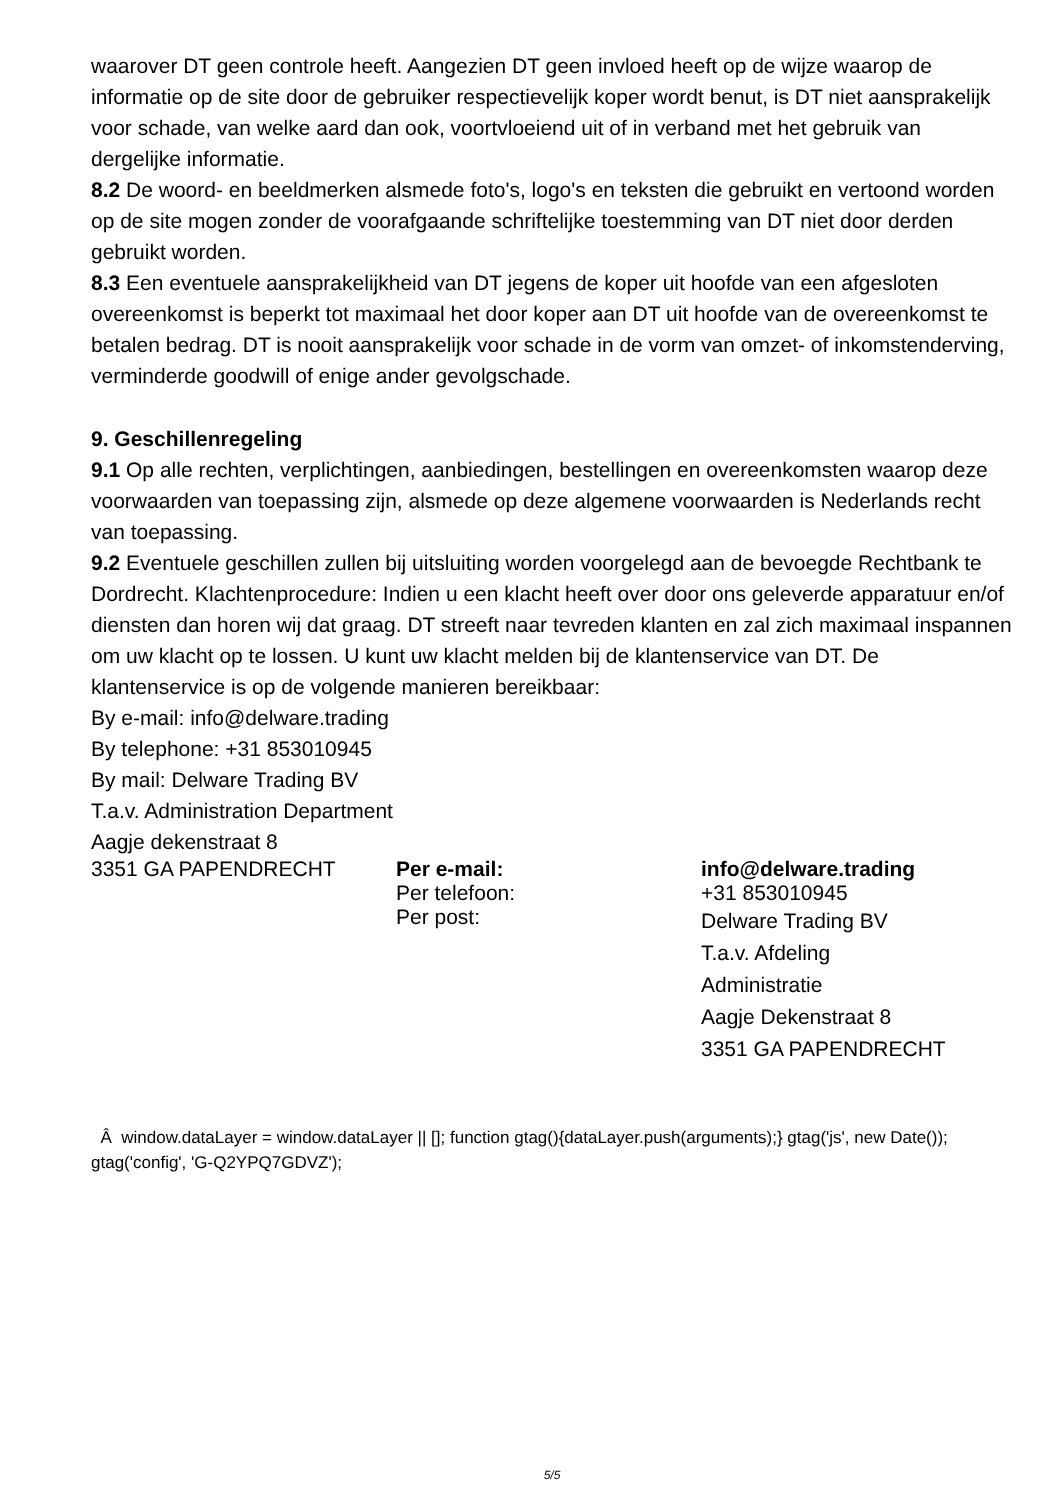waarover DT geen controle heeft. Aangezien DT geen invloed heeft op de wijze waarop de informatie op de site door de gebruiker respectievelijk koper wordt benut, is DT niet aansprakelijk voor schade, van welke aard dan ook, voortvloeiend uit of in verband met het gebruik van dergelijke informatie.
8.2 De woord- en beeldmerken alsmede foto's, logo's en teksten die gebruikt en vertoond worden op de site mogen zonder de voorafgaande schriftelijke toestemming van DT niet door derden gebruikt worden.
8.3 Een eventuele aansprakelijkheid van DT jegens de koper uit hoofde van een afgesloten overeenkomst is beperkt tot maximaal het door koper aan DT uit hoofde van de overeenkomst te betalen bedrag. DT is nooit aansprakelijk voor schade in de vorm van omzet- of inkomstenderving, verminderde goodwill of enige ander gevolgschade.
9. Geschillenregeling
9.1 Op alle rechten, verplichtingen, aanbiedingen, bestellingen en overeenkomsten waarop deze voorwaarden van toepassing zijn, alsmede op deze algemene voorwaarden is Nederlands recht van toepassing.
9.2 Eventuele geschillen zullen bij uitsluiting worden voorgelegd aan de bevoegde Rechtbank te Dordrecht. Klachtenprocedure: Indien u een klacht heeft over door ons geleverde apparatuur en/of diensten dan horen wij dat graag. DT streeft naar tevreden klanten en zal zich maximaal inspannen om uw klacht op te lossen. U kunt uw klacht melden bij de klantenservice van DT. De klantenservice is op de volgende manieren bereikbaar:
By e-mail: info@delware.trading
By telephone: +31 853010945
By mail: Delware Trading BV
T.a.v. Administration Department
Aagje dekenstraat 8
| 3351 GA PAPENDRECHT | Per e-mail: | info@delware.trading |
| | Per telefoon: | +31 853010945 |
| | Per post: | Delware Trading BV T.a.v. Afdeling Administratie Aagje Dekenstraat 8 3351 GA PAPENDRECHT |
Â window.dataLayer = window.dataLayer || []; function gtag(){dataLayer.push(arguments);} gtag('js', new Date()); gtag('config', 'G-Q2YPQ7GDVZ');
5/5